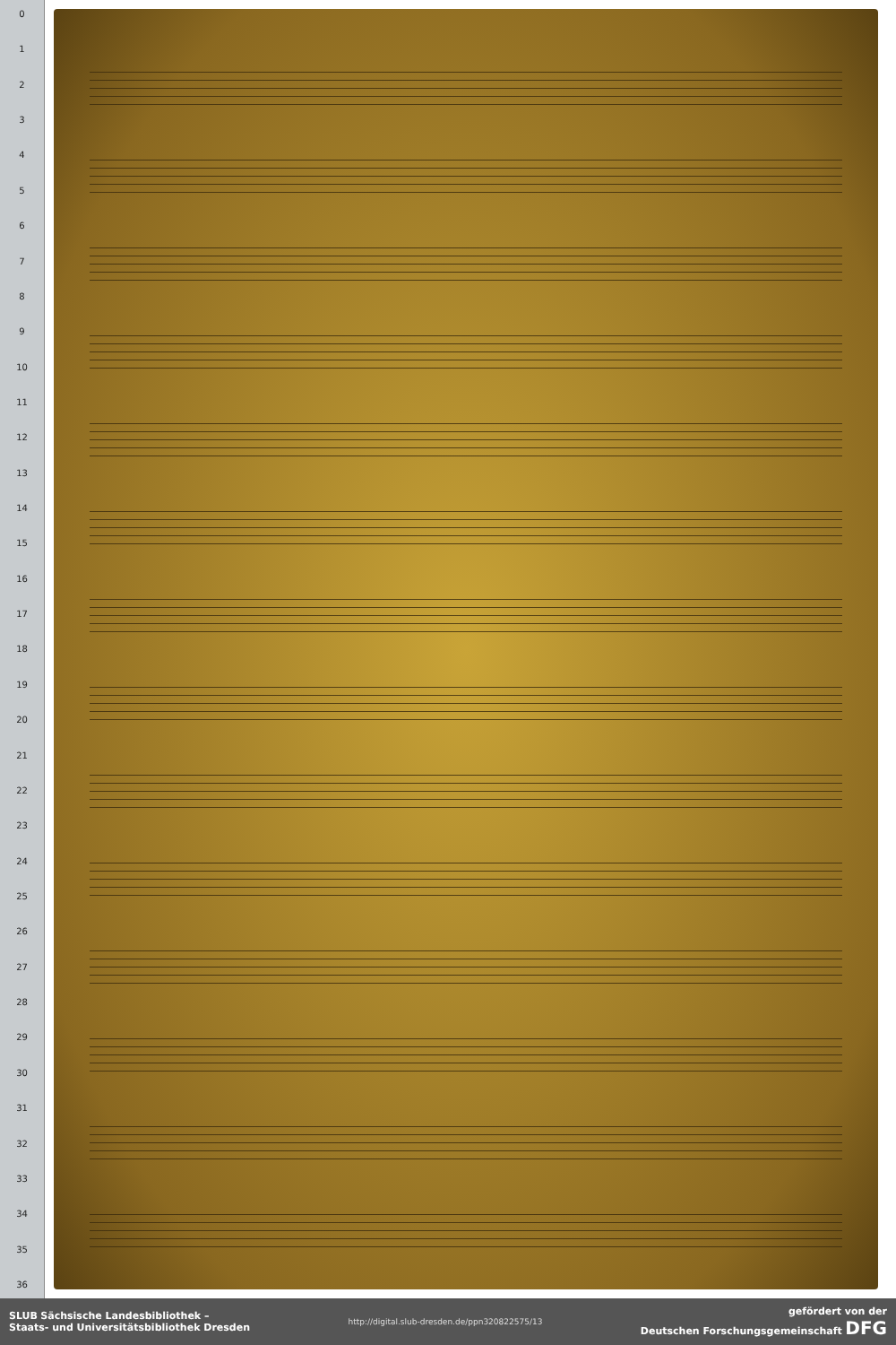0123456789
10
11
12
13
14
15
16
17
18
19
20
21
22
23
24
25
26
27
28
29
30
31
32
33
34
35
36
SLUB Sächsische Landesbibliothek –
Staats- und Universitätsbibliothek Dresden
http://digital.slub-dresden.de/ppn320822575/13
gefördert von der
Deutschen Forschungsgemeinschaft DFG